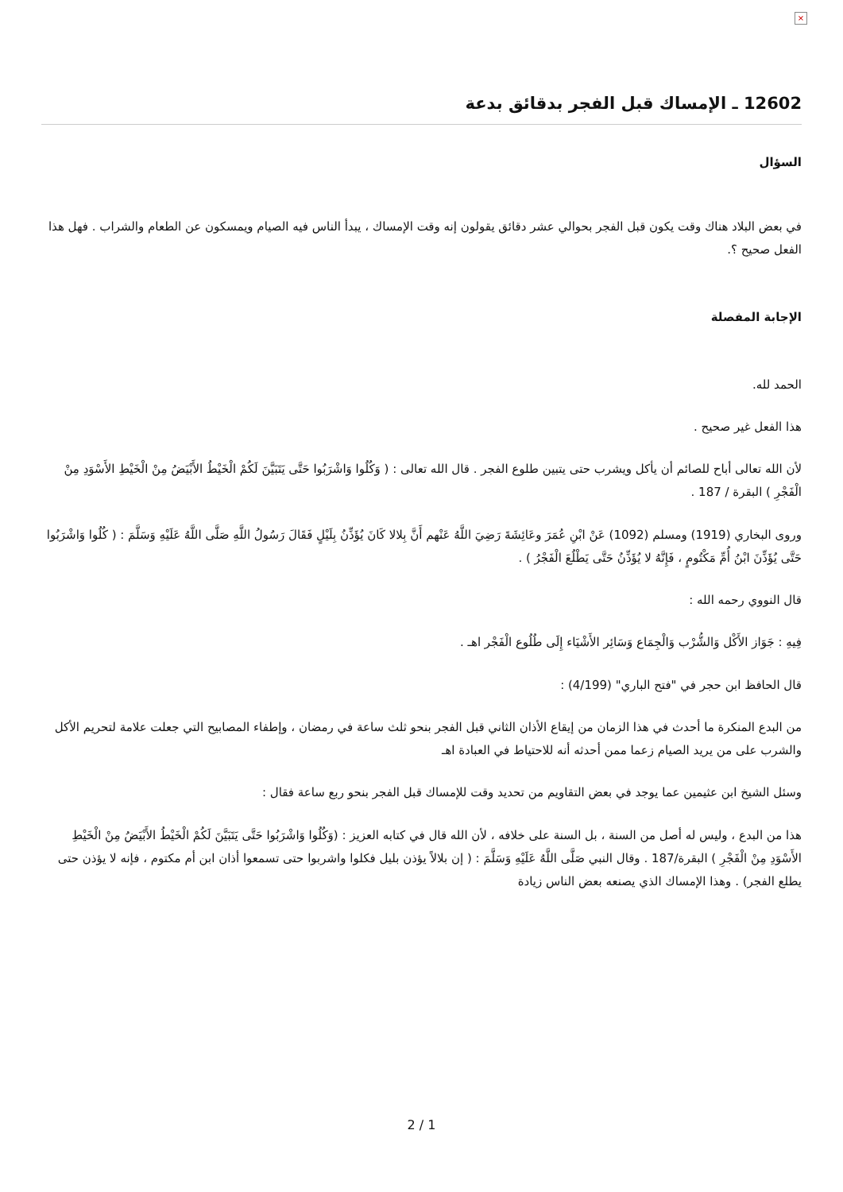×
12602 ـ الإمساك قبل الفجر بدقائق بدعة
السؤال
في بعض البلاد هناك وقت يكون قبل الفجر بحوالي عشر دقائق يقولون إنه وقت الإمساك ، يبدأ الناس فيه الصيام ويمسكون عن الطعام والشراب . فهل هذا الفعل صحيح ؟.
الإجابة المفصلة
الحمد لله.
هذا الفعل غير صحيح .
لأن الله تعالى أباح للصائم أن يأكل ويشرب حتى يتبين طلوع الفجر . قال الله تعالى : ( وَكُلُوا وَاشْرَبُوا حَتَّى يَتَبَيَّنَ لَكُمْ الْخَيْطُ الأَبْيَضُ مِنْ الْخَيْطِ الأَسْوَدِ مِنْ الْفَجْرِ ) البقرة / 187 .
وروى البخاري (1919) ومسلم (1092) عَنْ ابْنِ عُمَرَ وعَائِشَةَ رَضِيَ اللَّهُ عَنْهم أَنَّ بِلالا كَانَ يُؤَذِّنُ بِلَيْلٍ فَقَالَ رَسُولُ اللَّهِ صَلَّى اللَّهُ عَلَيْهِ وَسَلَّمَ : ( كُلُوا وَاشْرَبُوا حَتَّى يُؤَذِّنَ ابْنُ أُمِّ مَكْتُومٍ ، فَإِنَّهُ لا يُؤَذِّنُ حَتَّى يَطْلُعَ الْفَجْرُ ) .
قال النووي رحمه الله :
فِيهِ : جَوَاز الأَكْل وَالشُّرْب وَالْجِمَاع وَسَائِر الأَشْيَاء إِلَى طُلُوع الْفَجْر اهـ .
قال الحافظ ابن حجر في "فتح الباري" (4/199) :
من البدع المنكرة ما أحدث في هذا الزمان من إيقاع الأذان الثاني قبل الفجر بنحو ثلث ساعة في رمضان ، وإطفاء المصابيح التي جعلت علامة لتحريم الأكل والشرب على من يريد الصيام زعما ممن أحدثه أنه للاحتياط في العبادة اهـ
وسئل الشيخ ابن عثيمين عما يوجد في بعض التقاويم من تحديد وقت للإمساك قبل الفجر بنحو ربع ساعة فقال :
هذا من البدع ، وليس له أصل من السنة ، بل السنة على خلافه ، لأن الله قال في كتابه العزيز : (وَكُلُوا وَاشْرَبُوا حَتَّى يَتَبَيَّنَ لَكُمْ الْخَيْطُ الأَبْيَضُ مِنْ الْخَيْطِ الأَسْوَدِ مِنْ الْفَجْرِ ) البقرة/187 . وقال النبي صَلَّى اللَّهُ عَلَيْهِ وَسَلَّمَ : ( إن بلالاً يؤذن بليل فكلوا واشربوا حتى تسمعوا أذان ابن أم مكتوم ، فإنه لا يؤذن حتى يطلع الفجر) . وهذا الإمساك الذي يصنعه بعض الناس زيادة
2 / 1